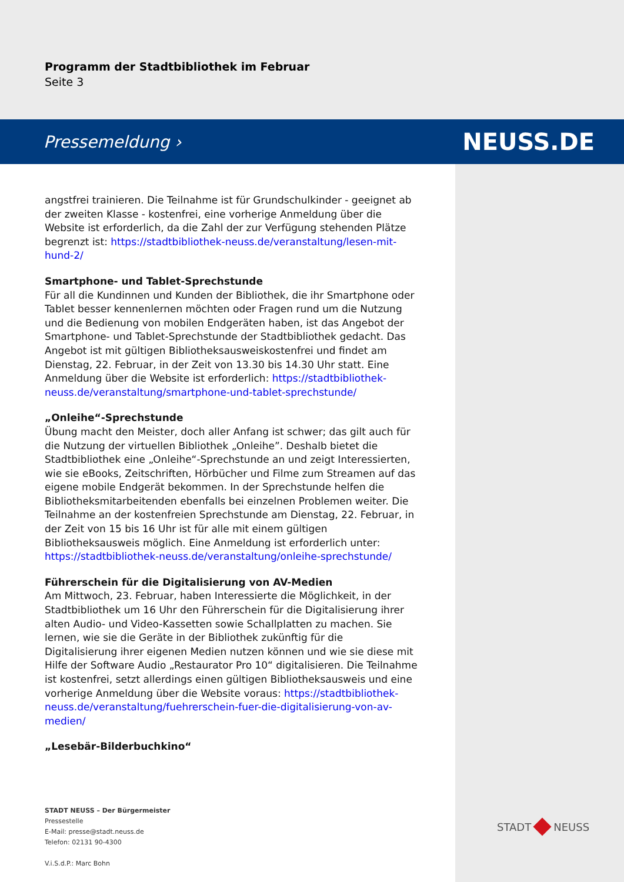Programm der Stadtbibliothek im Februar
Seite 3
Pressemeldung › NEUSS.DE
angstfrei trainieren. Die Teilnahme ist für Grundschulkinder - geeignet ab der zweiten Klasse - kostenfrei, eine vorherige Anmeldung über die Website ist erforderlich, da die Zahl der zur Verfügung stehenden Plätze begrenzt ist: https://stadtbibliothek-neuss.de/veranstaltung/lesen-mit-hund-2/
Smartphone- und Tablet-Sprechstunde
Für all die Kundinnen und Kunden der Bibliothek, die ihr Smartphone oder Tablet besser kennenlernen möchten oder Fragen rund um die Nutzung und die Bedienung von mobilen Endgeräten haben, ist das Angebot der Smartphone- und Tablet-Sprechstunde der Stadtbibliothek gedacht. Das Angebot ist mit gültigen Bibliotheksausweiskostenfrei und findet am Dienstag, 22. Februar, in der Zeit von 13.30 bis 14.30 Uhr statt. Eine Anmeldung über die Website ist erforderlich: https://stadtbibliothek-neuss.de/veranstaltung/smartphone-und-tablet-sprechstunde/
„Onleihe“-Sprechstunde
Übung macht den Meister, doch aller Anfang ist schwer; das gilt auch für die Nutzung der virtuellen Bibliothek „Onleihe”. Deshalb bietet die Stadtbibliothek eine „Onleihe“-Sprechstunde an und zeigt Interessierten, wie sie eBooks, Zeitschriften, Hörbücher und Filme zum Streamen auf das eigene mobile Endgerät bekommen. In der Sprechstunde helfen die Bibliotheksmitarbeitenden ebenfalls bei einzelnen Problemen weiter. Die Teilnahme an der kostenfreien Sprechstunde am Dienstag, 22. Februar, in der Zeit von 15 bis 16 Uhr ist für alle mit einem gültigen Bibliotheksausweis möglich. Eine Anmeldung ist erforderlich unter: https://stadtbibliothek-neuss.de/veranstaltung/onleihe-sprechstunde/
Führerschein für die Digitalisierung von AV-Medien
Am Mittwoch, 23. Februar, haben Interessierte die Möglichkeit, in der Stadtbibliothek um 16 Uhr den Führerschein für die Digitalisierung ihrer alten Audio- und Video-Kassetten sowie Schallplatten zu machen. Sie lernen, wie sie die Geräte in der Bibliothek zukünftig für die Digitalisierung ihrer eigenen Medien nutzen können und wie sie diese mit Hilfe der Software Audio „Restaurator Pro 10“ digitalisieren. Die Teilnahme ist kostenfrei, setzt allerdings einen gültigen Bibliotheksausweis und eine vorherige Anmeldung über die Website voraus: https://stadtbibliothek-neuss.de/veranstaltung/fuehrerschein-fuer-die-digitalisierung-von-av-medien/
„Lesebär-Bilderbuchkino“
STADT NEUSS – Der Bürgermeister
Pressestelle
E-Mail: presse@stadt.neuss.de
Telefon: 02131 90-4300
V.i.S.d.P.: Marc Bohn
STADT NEUSS